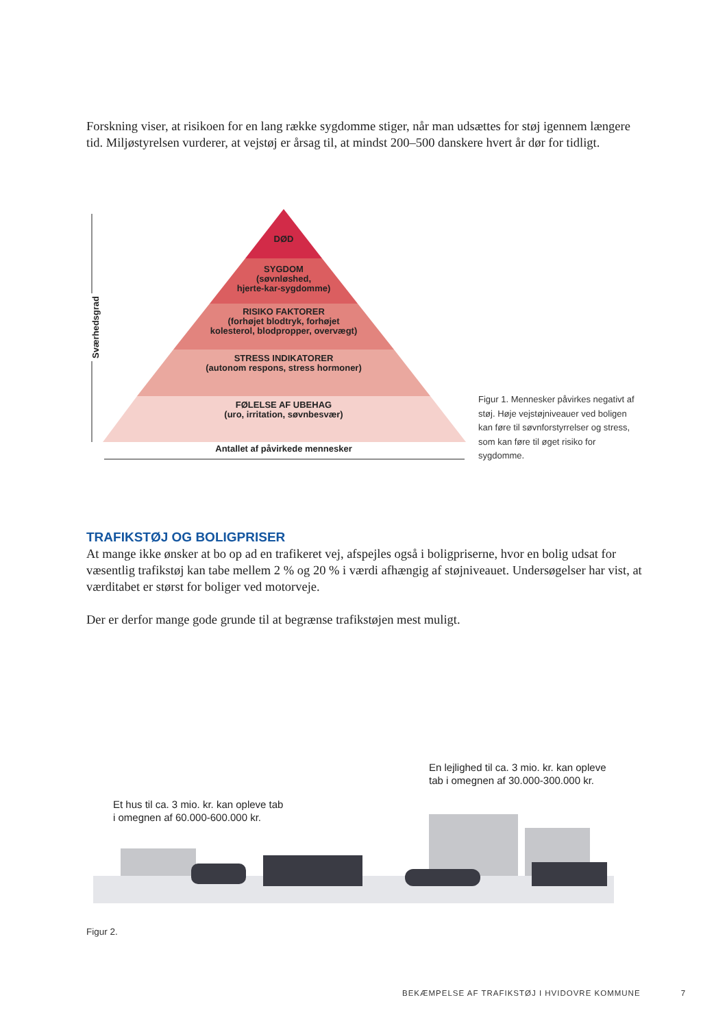Forskning viser, at risikoen for en lang række sygdomme stiger, når man udsættes for støj igennem længere tid. Miljøstyrelsen vurderer, at vejstøj er årsag til, at mindst 200–500 danskere hvert år dør for tidligt.
DØD
SYGDOM
(søvnløshed,
hjerte-kar-sygdomme)
RISIKO FAKTORER
(forhøjet blodtryk, forhøjet
kolesterol, blodpropper, overvægt)
STRESS INDIKATORER
(autonom respons, stress hormoner)
FØLELSE AF UBEHAG
(uro, irritation, søvnbesvær)
Antallet af påvirkede mennesker
Sværhedsgrad
Figur 1. Mennesker påvirkes negativt af støj. Høje vejstøjniveauer ved boligen kan føre til søvnforstyrrelser og stress, som kan føre til øget risiko for sygdomme.
TRAFIKSTØJ OG BOLIGPRISER
At mange ikke ønsker at bo op ad en trafikeret vej, afspejles også i boligpriserne, hvor en bolig udsat for væsentlig trafikstøj kan tabe mellem 2 % og 20 % i værdi afhængig af støjniveauet. Undersøgelser har vist, at værditabet er størst for boliger ved motorveje.
Der er derfor mange gode grunde til at begrænse trafikstøjen mest muligt.
En lejlighed til ca. 3 mio. kr. kan opleve
tab i omegnen af 30.000-300.000 kr.
Et hus til ca. 3 mio. kr. kan opleve tab
i omegnen af 60.000-600.000 kr.
Figur 2.
BEKÆMPELSE AF TRAFIKSTØJ I HVIDOVRE KOMMUNE 7